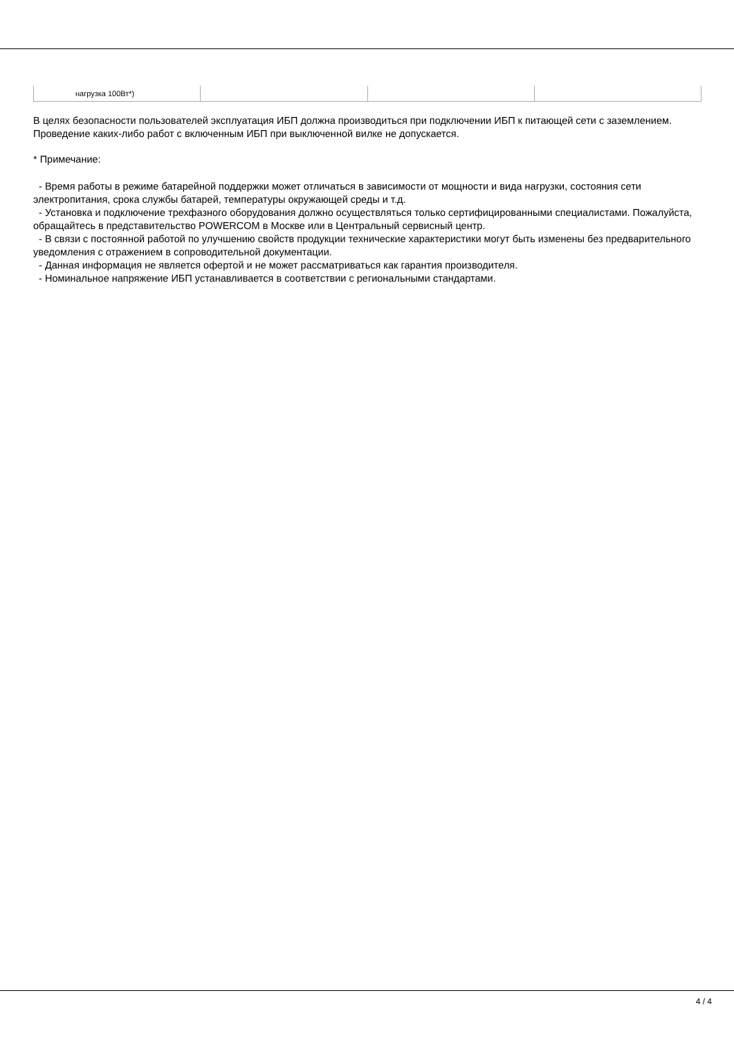| нагрузка 100Вт*) | | | |
В целях безопасности пользователей эксплуатация ИБП должна производиться при подключении ИБП к питающей сети с заземлением. Проведение каких-либо работ с включенным ИБП при выключенной вилке не допускается.
* Примечание:
- Время работы в режиме батарейной поддержки может отличаться в зависимости от мощности и вида нагрузки, состояния сети электропитания, срока службы батарей, температуры окружающей среды и т.д.
- Установка и подключение трехфазного оборудования должно осуществляться только сертифицированными специалистами. Пожалуйста, обращайтесь в представительство POWERCOM в Москве или в Центральный сервисный центр.
- В связи с постоянной работой по улучшению свойств продукции технические характеристики могут быть изменены без предварительного уведомления с отражением в сопроводительной документации.
- Данная информация не является офертой и не может рассматриваться как гарантия производителя.
- Номинальное напряжение ИБП устанавливается в соответствии с региональными стандартами.
4 / 4